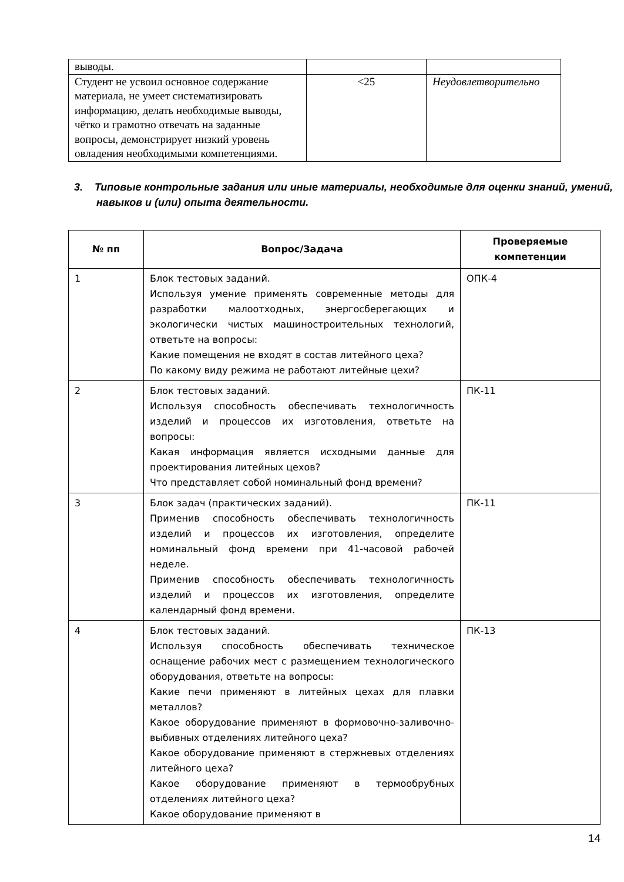| выводы. | | |
| Студент не усвоил основное содержание материала, не умеет систематизировать информацию, делать необходимые выводы, чётко и грамотно отвечать на заданные вопросы, демонстрирует низкий уровень овладения необходимыми компетенциями. | <25 | Неудовлетворительно |
3. Типовые контрольные задания или иные материалы, необходимые для оценки знаний, умений, навыков и (или) опыта деятельности.
| № пп | Вопрос/Задача | Проверяемые компетенции |
| --- | --- | --- |
| 1 | Блок тестовых заданий. Используя умение применять современные методы для разработки малоотходных, энергосберегающих и экологически чистых машиностроительных технологий, ответьте на вопросы: Какие помещения не входят в состав литейного цеха? По какому виду режима не работают литейные цехи? | ОПК-4 |
| 2 | Блок тестовых заданий. Используя способность обеспечивать технологичность изделий и процессов их изготовления, ответьте на вопросы: Какая информация является исходными данные для проектирования литейных цехов? Что представляет собой номинальный фонд времени? | ПК-11 |
| 3 | Блок задач (практических заданий). Применив способность обеспечивать технологичность изделий и процессов их изготовления, определите номинальный фонд времени при 41-часовой рабочей неделе. Применив способность обеспечивать технологичность изделий и процессов их изготовления, определите календарный фонд времени. | ПК-11 |
| 4 | Блок тестовых заданий. Используя способность обеспечивать техническое оснащение рабочих мест с размещением технологического оборудования, ответьте на вопросы: Какие печи применяют в литейных цехах для плавки металлов? Какое оборудование применяют в формовочно-заливочно-выбивных отделениях литейного цеха? Какое оборудование применяют в стержневых отделениях литейного цеха? Какое оборудование применяют в термообрубных отделениях литейного цеха? Какое оборудование применяют в | ПК-13 |
14